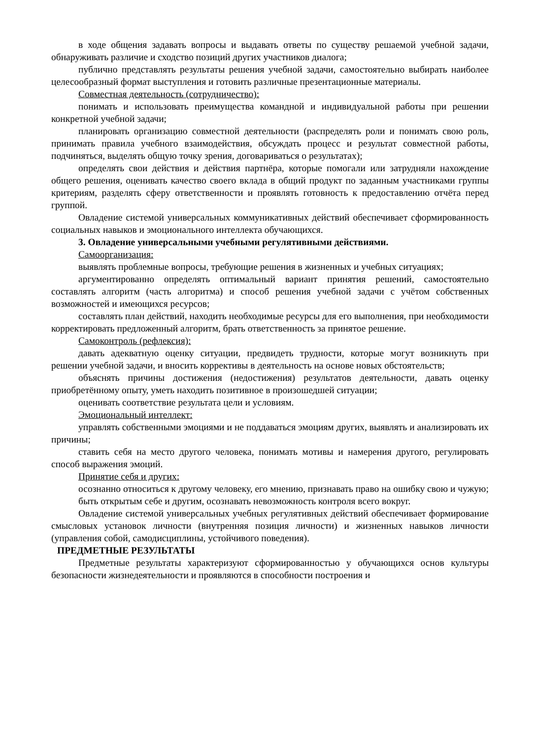в ходе общения задавать вопросы и выдавать ответы по существу решаемой учебной задачи, обнаруживать различие и сходство позиций других участников диалога;
публично представлять результаты решения учебной задачи, самостоятельно выбирать наиболее целесообразный формат выступления и готовить различные презентационные материалы.
Совместная деятельность (сотрудничество):
понимать и использовать преимущества командной и индивидуальной работы при решении конкретной учебной задачи;
планировать организацию совместной деятельности (распределять роли и понимать свою роль, принимать правила учебного взаимодействия, обсуждать процесс и результат совместной работы, подчиняться, выделять общую точку зрения, договариваться о результатах);
определять свои действия и действия партнёра, которые помогали или затрудняли нахождение общего решения, оценивать качество своего вклада в общий продукт по заданным участниками группы критериям, разделять сферу ответственности и проявлять готовность к предоставлению отчёта перед группой.
Овладение системой универсальных коммуникативных действий обеспечивает сформированность социальных навыков и эмоционального интеллекта обучающихся.
3. Овладение универсальными учебными регулятивными действиями.
Самоорганизация:
выявлять проблемные вопросы, требующие решения в жизненных и учебных ситуациях;
аргументированно определять оптимальный вариант принятия решений, самостоятельно составлять алгоритм (часть алгоритма) и способ решения учебной задачи с учётом собственных возможностей и имеющихся ресурсов;
составлять план действий, находить необходимые ресурсы для его выполнения, при необходимости корректировать предложенный алгоритм, брать ответственность за принятое решение.
Самоконтроль (рефлексия):
давать адекватную оценку ситуации, предвидеть трудности, которые могут возникнуть при решении учебной задачи, и вносить коррективы в деятельность на основе новых обстоятельств;
объяснять причины достижения (недостижения) результатов деятельности, давать оценку приобретённому опыту, уметь находить позитивное в произошедшей ситуации;
оценивать соответствие результата цели и условиям.
Эмоциональный интеллект:
управлять собственными эмоциями и не поддаваться эмоциям других, выявлять и анализировать их причины;
ставить себя на место другого человека, понимать мотивы и намерения другого, регулировать способ выражения эмоций.
Принятие себя и других:
осознанно относиться к другому человеку, его мнению, признавать право на ошибку свою и чужую;
быть открытым себе и другим, осознавать невозможность контроля всего вокруг.
Овладение системой универсальных учебных регулятивных действий обеспечивает формирование смысловых установок личности (внутренняя позиция личности) и жизненных навыков личности (управления собой, самодисциплины, устойчивого поведения).
ПРЕДМЕТНЫЕ РЕЗУЛЬТАТЫ
Предметные результаты характеризуют сформированностью у обучающихся основ культуры безопасности жизнедеятельности и проявляются в способности построения и